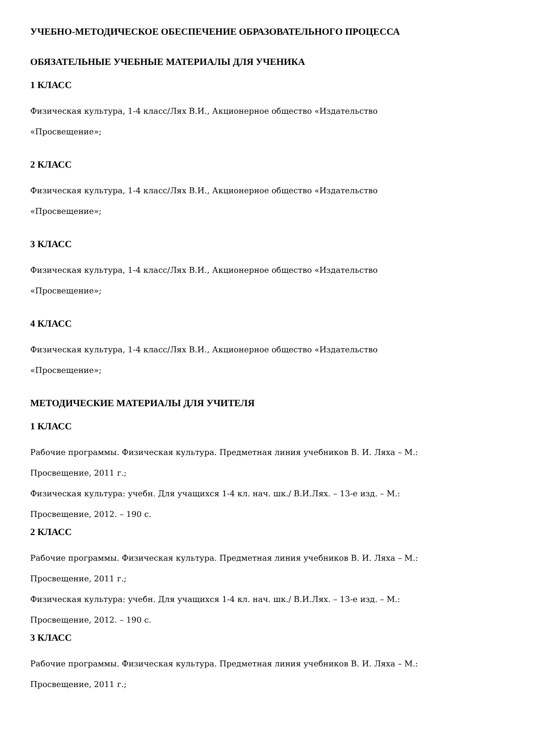УЧЕБНО-МЕТОДИЧЕСКОЕ ОБЕСПЕЧЕНИЕ ОБРАЗОВАТЕЛЬНОГО ПРОЦЕССА
ОБЯЗАТЕЛЬНЫЕ УЧЕБНЫЕ МАТЕРИАЛЫ ДЛЯ УЧЕНИКА
1 КЛАСС
Физическая культура, 1-4 класс/Лях В.И., Акционерное общество «Издательство
«Просвещение»;
2 КЛАСС
Физическая культура, 1-4 класс/Лях В.И., Акционерное общество «Издательство
«Просвещение»;
3 КЛАСС
Физическая культура, 1-4 класс/Лях В.И., Акционерное общество «Издательство
«Просвещение»;
4 КЛАСС
Физическая культура, 1-4 класс/Лях В.И., Акционерное общество «Издательство
«Просвещение»;
МЕТОДИЧЕСКИЕ МАТЕРИАЛЫ ДЛЯ УЧИТЕЛЯ
1 КЛАСС
Рабочие программы. Физическая культура. Предметная линия учебников В. И. Ляха – М.:
Просвещение, 2011 г.;
Физическая культура: учебн. Для учащихся 1-4 кл. нач. шк./ В.И.Лях. – 13-е изд. – М.:
Просвещение, 2012. – 190 с.
2 КЛАСС
Рабочие программы. Физическая культура. Предметная линия учебников В. И. Ляха – М.:
Просвещение, 2011 г.;
Физическая культура: учебн. Для учащихся 1-4 кл. нач. шк./ В.И.Лях. – 13-е изд. – М.:
Просвещение, 2012. – 190 с.
3 КЛАСС
Рабочие программы. Физическая культура. Предметная линия учебников В. И. Ляха – М.:
Просвещение, 2011 г.;